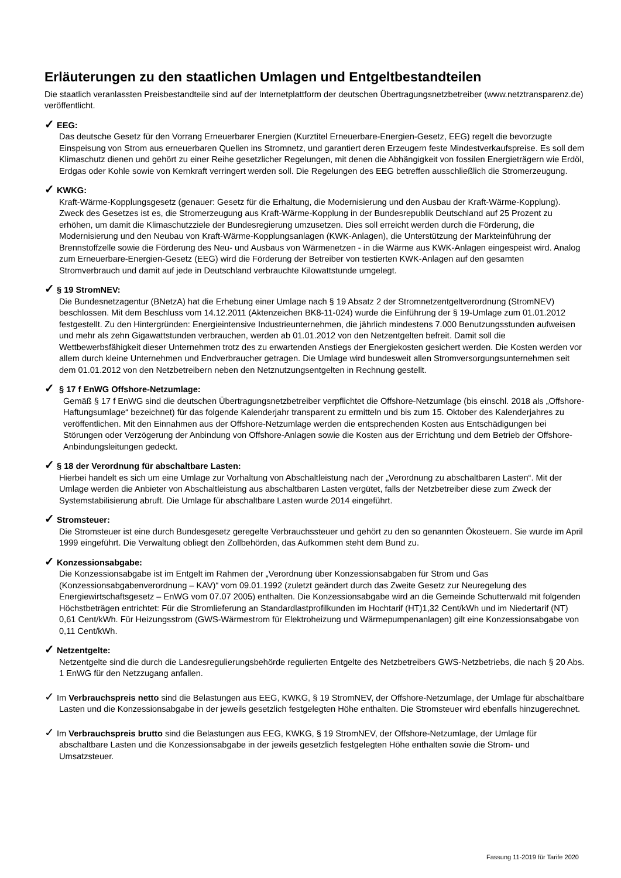Erläuterungen zu den staatlichen Umlagen und Entgeltbestandteilen
Die staatlich veranlassten Preisbestandteile sind auf der Internetplattform der deutschen Übertragungsnetzbetreiber (www.netztransparenz.de) veröffentlicht.
✓ EEG:
Das deutsche Gesetz für den Vorrang Erneuerbarer Energien (Kurztitel Erneuerbare-Energien-Gesetz, EEG) regelt die bevorzugte Einspeisung von Strom aus erneuerbaren Quellen ins Stromnetz, und garantiert deren Erzeugern feste Mindestverkaufspreise. Es soll dem Klimaschutz dienen und gehört zu einer Reihe gesetzlicher Regelungen, mit denen die Abhängigkeit von fossilen Energieträgern wie Erdöl, Erdgas oder Kohle sowie von Kernkraft verringert werden soll. Die Regelungen des EEG betreffen ausschließlich die Stromerzeugung.
✓ KWKG:
Kraft-Wärme-Kopplungsgesetz (genauer: Gesetz für die Erhaltung, die Modernisierung und den Ausbau der Kraft-Wärme-Kopplung). Zweck des Gesetzes ist es, die Stromerzeugung aus Kraft-Wärme-Kopplung in der Bundesrepublik Deutschland auf 25 Prozent zu erhöhen, um damit die Klimaschutzziele der Bundesregierung umzusetzen. Dies soll erreicht werden durch die Förderung, die Modernisierung und den Neubau von Kraft-Wärme-Kopplungsanlagen (KWK-Anlagen), die Unterstützung der Markteinführung der Brennstoffzelle sowie die Förderung des Neu- und Ausbaus von Wärmenetzen - in die Wärme aus KWK-Anlagen eingespeist wird. Analog zum Erneuerbare-Energien-Gesetz (EEG) wird die Förderung der Betreiber von testierten KWK-Anlagen auf den gesamten Stromverbrauch und damit auf jede in Deutschland verbrauchte Kilowattstunde umgelegt.
✓ § 19 StromNEV:
Die Bundesnetzagentur (BNetzA) hat die Erhebung einer Umlage nach § 19 Absatz 2 der Stromnetzentgeltverordnung (StromNEV) beschlossen. Mit dem Beschluss vom 14.12.2011 (Aktenzeichen BK8-11-024) wurde die Einführung der § 19-Umlage zum 01.01.2012 festgestellt. Zu den Hintergründen: Energieintensive Industrieunternehmen, die jährlich mindestens 7.000 Benutzungsstunden aufweisen und mehr als zehn Gigawattstunden verbrauchen, werden ab 01.01.2012 von den Netzentgelten befreit. Damit soll die Wettbewerbsfähigkeit dieser Unternehmen trotz des zu erwartenden Anstiegs der Energiekosten gesichert werden. Die Kosten werden vor allem durch kleine Unternehmen und Endverbraucher getragen. Die Umlage wird bundesweit allen Stromversorgungsunternehmen seit dem 01.01.2012 von den Netzbetreibern neben den Netznutzungsentgelten in Rechnung gestellt.
✓ § 17 f EnWG Offshore-Netzumlage:
Gemäß § 17 f EnWG sind die deutschen Übertragungsnetzbetreiber verpflichtet die Offshore-Netzumlage (bis einschl. 2018 als „Offshore-Haftungsumlage“ bezeichnet) für das folgende Kalenderjahr transparent zu ermitteln und bis zum 15. Oktober des Kalenderjahres zu veröffentlichen. Mit den Einnahmen aus der Offshore-Netzumlage werden die entsprechenden Kosten aus Entschädigungen bei Störungen oder Verzögerung der Anbindung von Offshore-Anlagen sowie die Kosten aus der Errichtung und dem Betrieb der Offshore-Anbindungsleitungen gedeckt.
✓ § 18 der Verordnung für abschaltbare Lasten:
Hierbei handelt es sich um eine Umlage zur Vorhaltung von Abschaltleistung nach der „Verordnung zu abschaltbaren Lasten“. Mit der Umlage werden die Anbieter von Abschaltleistung aus abschaltbaren Lasten vergütet, falls der Netzbetreiber diese zum Zweck der Systemstabilisierung abruft. Die Umlage für abschaltbare Lasten wurde 2014 eingeführt.
✓ Stromsteuer:
Die Stromsteuer ist eine durch Bundesgesetz geregelte Verbrauchssteuer und gehört zu den so genannten Ökosteuern. Sie wurde im April 1999 eingeführt. Die Verwaltung obliegt den Zollbehörden, das Aufkommen steht dem Bund zu.
✓ Konzessionsabgabe:
Die Konzessionsabgabe ist im Entgelt im Rahmen der „Verordnung über Konzessionsabgaben für Strom und Gas (Konzessionsabgabenverordnung – KAV)“ vom 09.01.1992 (zuletzt geändert durch das Zweite Gesetz zur Neuregelung des Energiewirtschaftsgesetz – EnWG vom 07.07 2005) enthalten. Die Konzessionsabgabe wird an die Gemeinde Schutterwald mit folgenden Höchstbeträgen entrichtet: Für die Stromlieferung an Standardlastprofilkunden im Hochtarif (HT)1,32 Cent/kWh und im Niedertarif (NT) 0,61 Cent/kWh. Für Heizungsstrom (GWS-Wärmestrom für Elektroheizung und Wärmepumpenanlagen) gilt eine Konzessionsabgabe von 0,11 Cent/kWh.
✓ Netzentgelte:
Netzentgelte sind die durch die Landesregulierungsbehörde regulierten Entgelte des Netzbetreibers GWS-Netzbetriebs, die nach § 20 Abs. 1 EnWG für den Netzzugang anfallen.
✓ Im Verbrauchspreis netto sind die Belastungen aus EEG, KWKG, § 19 StromNEV, der Offshore-Netzumlage, der Umlage für abschaltbare Lasten und die Konzessionsabgabe in der jeweils gesetzlich festgelegten Höhe enthalten. Die Stromsteuer wird ebenfalls hinzugerechnet.
✓ Im Verbrauchspreis brutto sind die Belastungen aus EEG, KWKG, § 19 StromNEV, der Offshore-Netzumlage, der Umlage für abschaltbare Lasten und die Konzessionsabgabe in der jeweils gesetzlich festgelegten Höhe enthalten sowie die Strom- und Umsatzsteuer.
Fassung 11-2019 für Tarife 2020